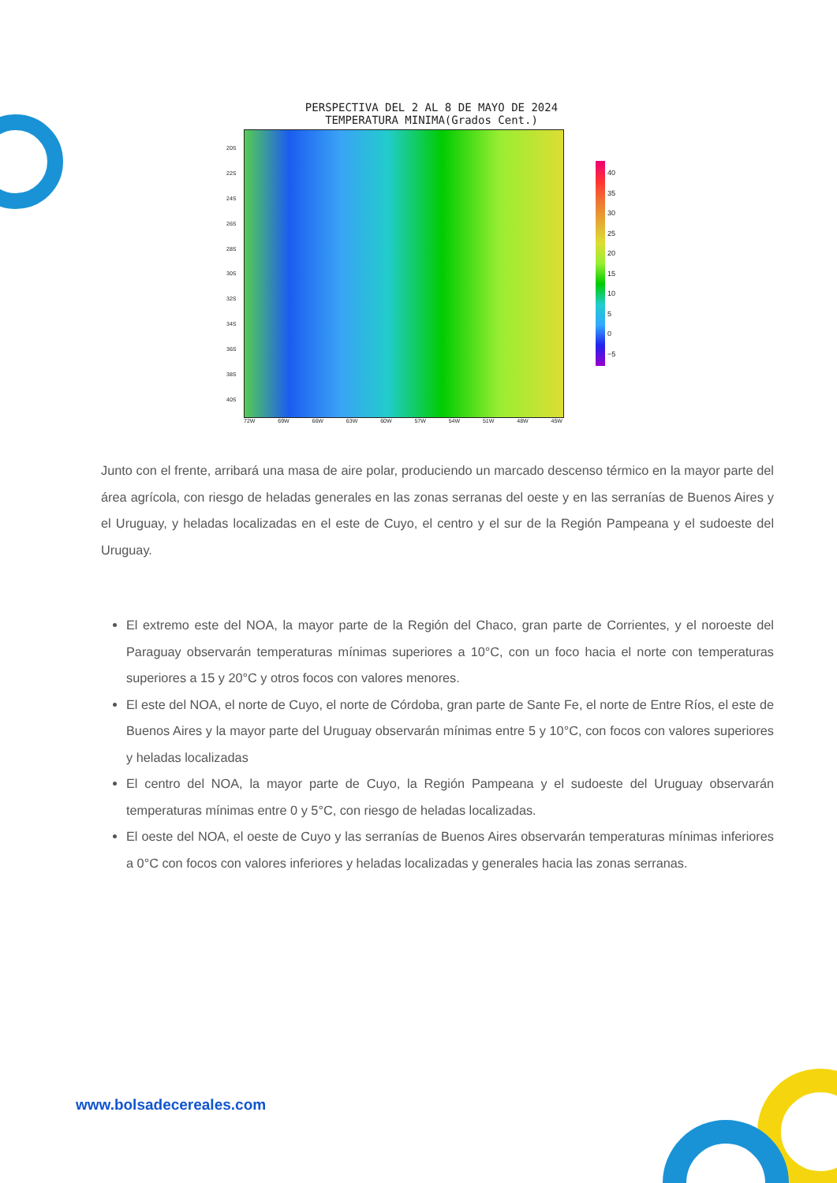PERSPECTIVA DEL 2 AL 8 DE MAYO DE 2024
TEMPERATURA MINIMA(Grados Cent.)
20S
22S
24S
26S
28S
30S
32S
34S
36S
38S
40S
40
35
30
25
20
15
10
5
0
−5
72W 69W 66W 63W 60W 57W 54W 51W 48W 45W
Junto con el frente, arribará una masa de aire polar, produciendo un marcado descenso térmico en la mayor parte del área agrícola, con riesgo de heladas generales en las zonas serranas del oeste y en las serranías de Buenos Aires y el Uruguay, y heladas localizadas en el este de Cuyo, el centro y el sur de la Región Pampeana y el sudoeste del Uruguay.
El extremo este del NOA, la mayor parte de la Región del Chaco, gran parte de Corrientes, y el noroeste del Paraguay observarán temperaturas mínimas superiores a 10°C, con un foco hacia el norte con temperaturas superiores a 15 y 20°C y otros focos con valores menores.
El este del NOA, el norte de Cuyo, el norte de Córdoba, gran parte de Sante Fe, el norte de Entre Ríos, el este de Buenos Aires y la mayor parte del Uruguay observarán mínimas entre 5 y 10°C, con focos con valores superiores y heladas localizadas
El centro del NOA, la mayor parte de Cuyo, la Región Pampeana y el sudoeste del Uruguay observarán temperaturas mínimas entre 0 y 5°C, con riesgo de heladas localizadas.
El oeste del NOA, el oeste de Cuyo y las serranías de Buenos Aires observarán temperaturas mínimas inferiores a 0°C con focos con valores inferiores y heladas localizadas y generales hacia las zonas serranas.
www.bolsadecereales.com